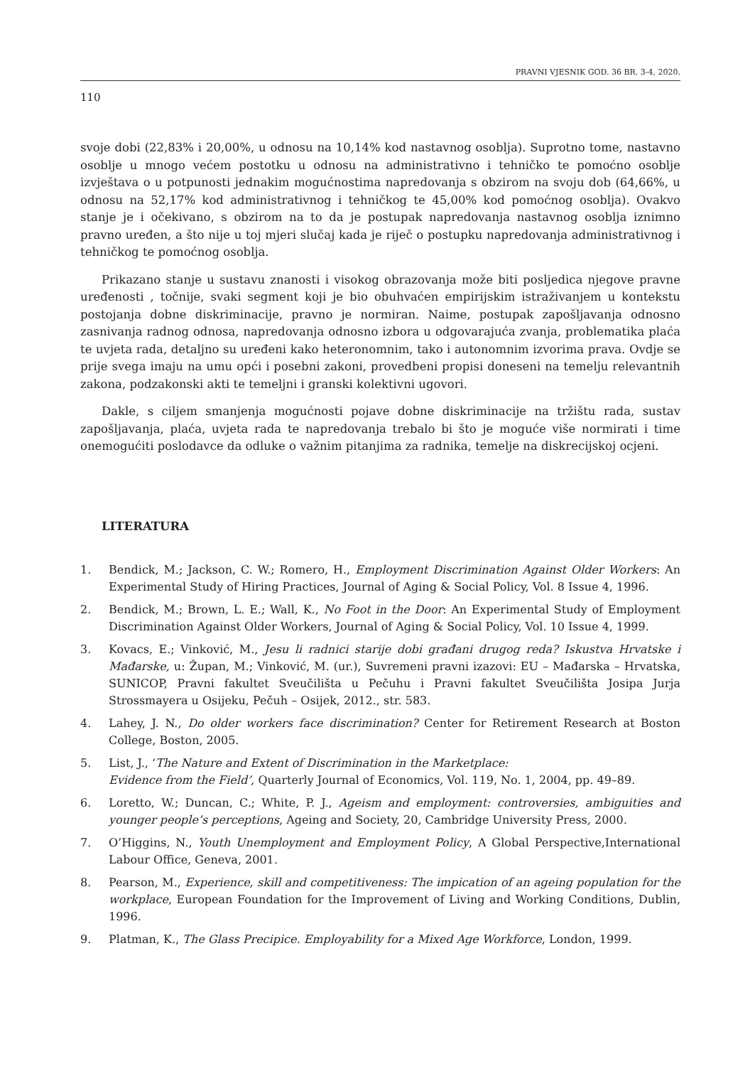PRAVNI VJESNIK GOD. 36 BR. 3-4, 2020.
110
svoje dobi (22,83% i 20,00%, u odnosu na 10,14% kod nastavnog osoblja). Suprotno tome, nastavno osoblje u mnogo većem postotku u odnosu na administrativno i tehničko te pomoćno osoblje izvještava o u potpunosti jednakim mogućnostima napredovanja s obzirom na svoju dob (64,66%, u odnosu na 52,17% kod administrativnog i tehničkog te 45,00% kod pomoćnog osoblja). Ovakvo stanje je i očekivano, s obzirom na to da je postupak napredovanja nastavnog osoblja iznimno pravno uređen, a što nije u toj mjeri slučaj kada je riječ o postupku napredovanja administrativnog i tehničkog te pomoćnog osoblja.
Prikazano stanje u sustavu znanosti i visokog obrazovanja može biti posljedica njegove pravne uređenosti , točnije, svaki segment koji je bio obuhvaćen empirijskim istraživanjem u kontekstu postojanja dobne diskriminacije, pravno je normiran. Naime, postupak zapošljavanja odnosno zasnivanja radnog odnosa, napredovanja odnosno izbora u odgovarajuća zvanja, problematika plaća te uvjeta rada, detaljno su uređeni kako heteronomnim, tako i autonomnim izvorima prava. Ovdje se prije svega imaju na umu opći i posebni zakoni, provedbeni propisi doneseni na temelju relevantnih zakona, podzakonski akti te temeljni i granski kolektivni ugovori.
Dakle, s ciljem smanjenja mogućnosti pojave dobne diskriminacije na tržištu rada, sustav zapošljavanja, plaća, uvjeta rada te napredovanja trebalo bi što je moguće više normirati i time onemogućiti poslodavce da odluke o važnim pitanjima za radnika, temelje na diskrecijskoj ocjeni.
LITERATURA
1. Bendick, M.; Jackson, C. W.; Romero, H., Employment Discrimination Against Older Workers: An Experimental Study of Hiring Practices, Journal of Aging & Social Policy, Vol. 8 Issue 4, 1996.
2. Bendick, M.; Brown, L. E.; Wall, K., No Foot in the Door: An Experimental Study of Employment Discrimination Against Older Workers, Journal of Aging & Social Policy, Vol. 10 Issue 4, 1999.
3. Kovacs, E.; Vinković, M., Jesu li radnici starije dobi građani drugog reda? Iskustva Hrvatske i Mađarske, u: Župan, M.; Vinković, M. (ur.), Suvremeni pravni izazovi: EU – Mađarska – Hrvatska, SUNICOP, Pravni fakultet Sveučilišta u Pečuhu i Pravni fakultet Sveučilišta Josipa Jurja Strossmayera u Osijeku, Pečuh – Osijek, 2012., str. 583.
4. Lahey, J. N., Do older workers face discrimination? Center for Retirement Research at Boston College, Boston, 2005.
5. List, J., ‘The Nature and Extent of Discrimination in the Marketplace:
Evidence from the Field’, Quarterly Journal of Economics, Vol. 119, No. 1, 2004, pp. 49–89.
6. Loretto, W.; Duncan, C.; White, P. J., Ageism and employment: controversies, ambiguities and younger people’s perceptions, Ageing and Society, 20, Cambridge University Press, 2000.
7. O’Higgins, N., Youth Unemployment and Employment Policy, A Global Perspective,International Labour Office, Geneva, 2001.
8. Pearson, M., Experience, skill and competitiveness: The impication of an ageing population for the workplace, European Foundation for the Improvement of Living and Working Conditions, Dublin, 1996.
9. Platman, K., The Glass Precipice. Employability for a Mixed Age Workforce, London, 1999.